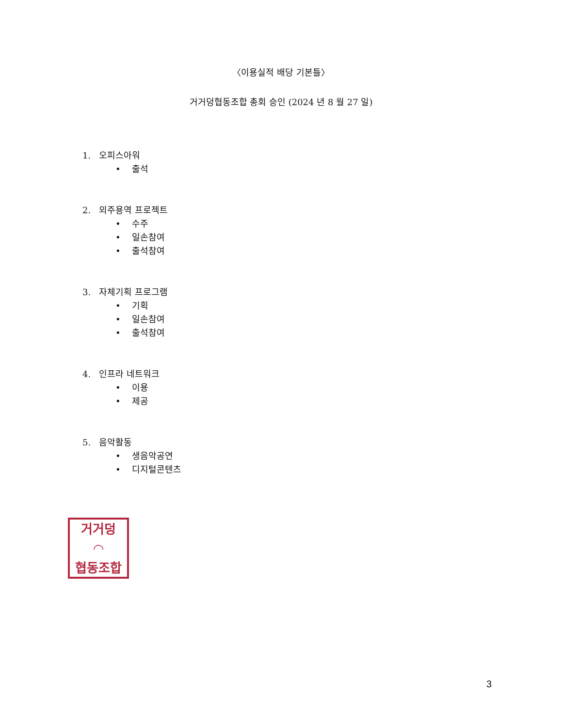〈이용실적 배당 기본틀〉
거거덩협동조합 총회 승인 (2024 년 8 월 27 일)
1. 오피스아워
• 출석
2. 외주용역 프로젝트
• 수주
• 일손참여
• 출석참여
3. 자체기획 프로그램
• 기획
• 일손참여
• 출석참여
4. 인프라 네트워크
• 이용
• 제공
5. 음악활동
• 생음악공연
• 디지털콘텐츠
거거덩
◠
협동조합
3